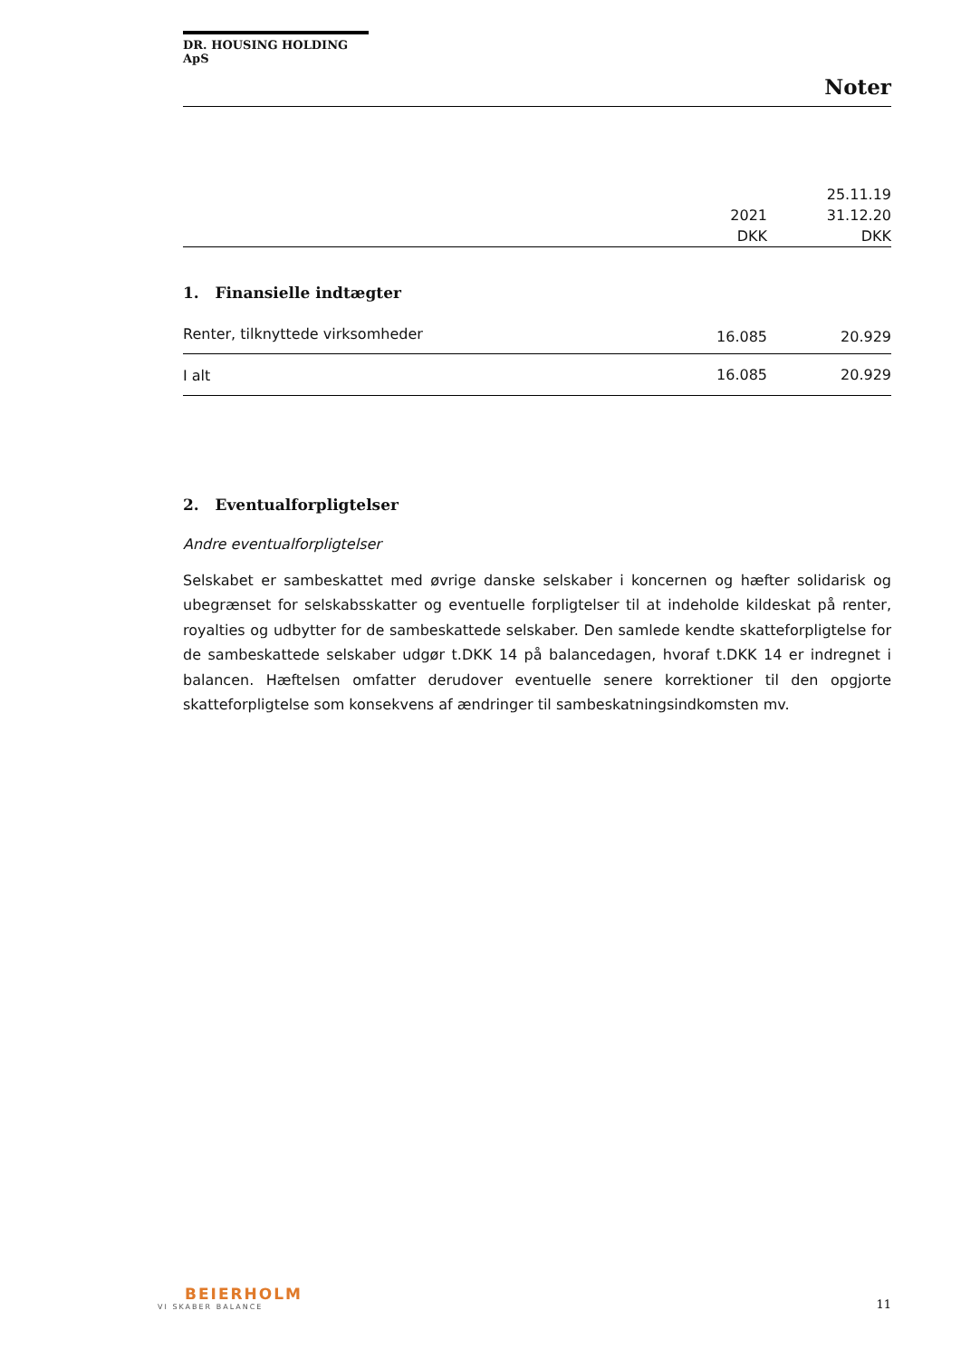DR. HOUSING HOLDING ApS
Noter
| | | 25.11.19 |
| --- | --- | --- |
| | 2021 | 31.12.20 |
| | DKK | DKK |
1. Finansielle indtægter
| Renter, tilknyttede virksomheder | 16.085 | 20.929 |
| I alt | 16.085 | 20.929 |
2. Eventualforpligtelser
Andre eventualforpligtelser
Selskabet er sambeskattet med øvrige danske selskaber i koncernen og hæfter solidarisk og ubegrænset for selskabsskatter og eventuelle forpligtelser til at indeholde kildeskat på renter, royalties og udbytter for de sambeskattede selskaber. Den samlede kendte skatteforpligtelse for de sambeskattede selskaber udgør t.DKK 14 på balancedagen, hvoraf t.DKK 14 er indregnet i balancen. Hæftelsen omfatter derudover eventuelle senere korrektioner til den opgjorte skatteforpligtelse som konsekvens af ændringer til sambeskatningsindkomsten mv.
BEIERHOLM
VI SKABER BALANCE
11